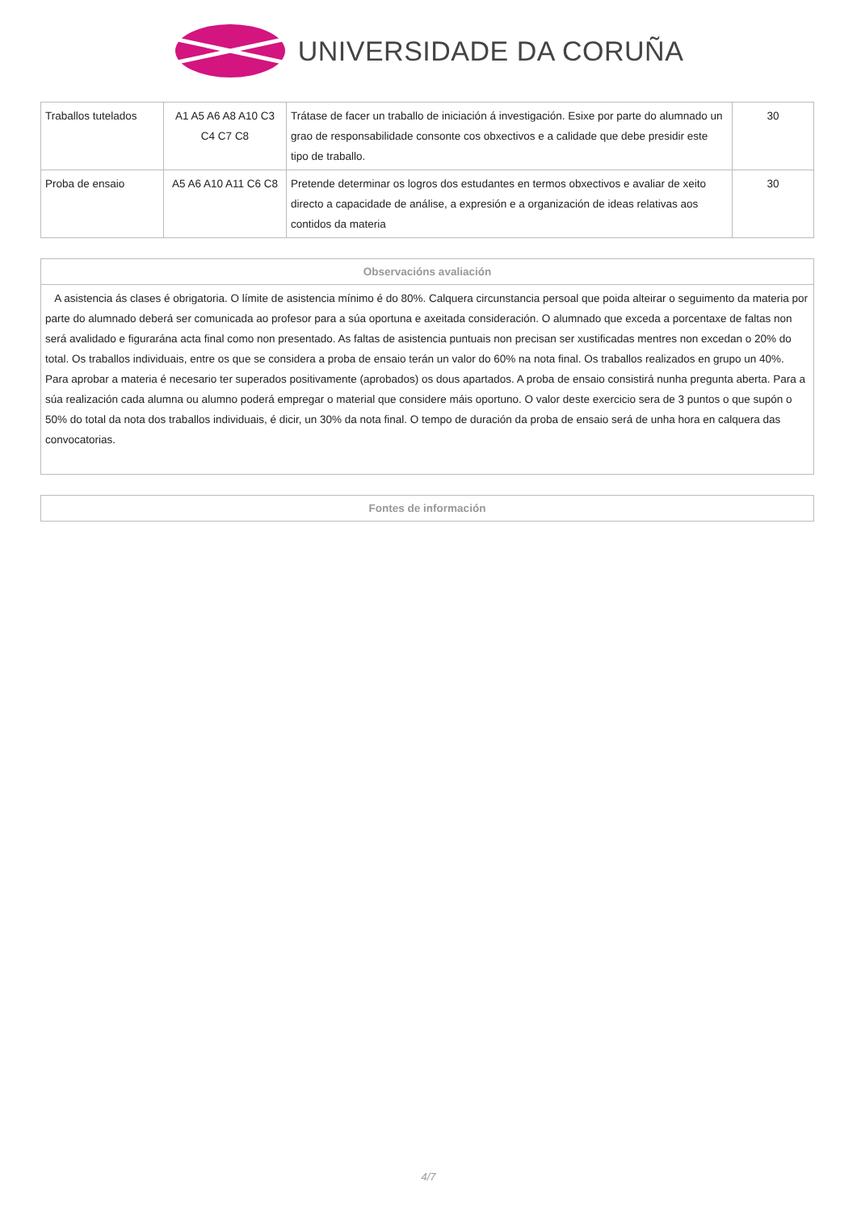UNIVERSIDADE DA CORUÑA
| Traballos tutelados | A1 A5 A6 A8 A10 C3 C4 C7 C8 | Trátase de facer un traballo de iniciación á investigación. Esixe por parte do alumnado un grao de responsabilidade consonte cos obxectivos e a calidade que debe presidir este tipo de traballo. | 30 |
| Proba de ensaio | A5 A6 A10 A11 C6 C8 | Pretende determinar os logros dos estudantes en termos obxectivos e avaliar de xeito directo a capacidade de análise, a expresión e a organización de ideas relativas aos contidos da materia | 30 |
| Observacións avaliación |
| A asistencia ás clases é obrigatoria. O límite de asistencia mínimo é do 80%. Calquera circunstancia persoal que poida alteirar o seguimento da materia por parte do alumnado deberá ser comunicada ao profesor para a súa oportuna e axeitada consideración. O alumnado que exceda a porcentaxe de faltas non será avalidado e figurarána acta final como non presentado. As faltas de asistencia puntuais non precisan ser xustificadas mentres non excedan o 20% do total. Os traballos individuais, entre os que se considera a proba de ensaio terán un valor do 60% na nota final. Os traballos realizados en grupo un 40%. Para aprobar a materia é necesario ter superados positivamente (aprobados) os dous apartados. A proba de ensaio consistirá nunha pregunta aberta. Para a súa realización cada alumna ou alumno poderá empregar o material que considere máis oportuno. O valor deste exercicio sera de 3 puntos o que supón o 50% do total da nota dos traballos individuais, é dicir, un 30% da nota final. O tempo de duración da proba de ensaio será de unha hora en calquera das convocatorias. |
| Fontes de información |
4/7